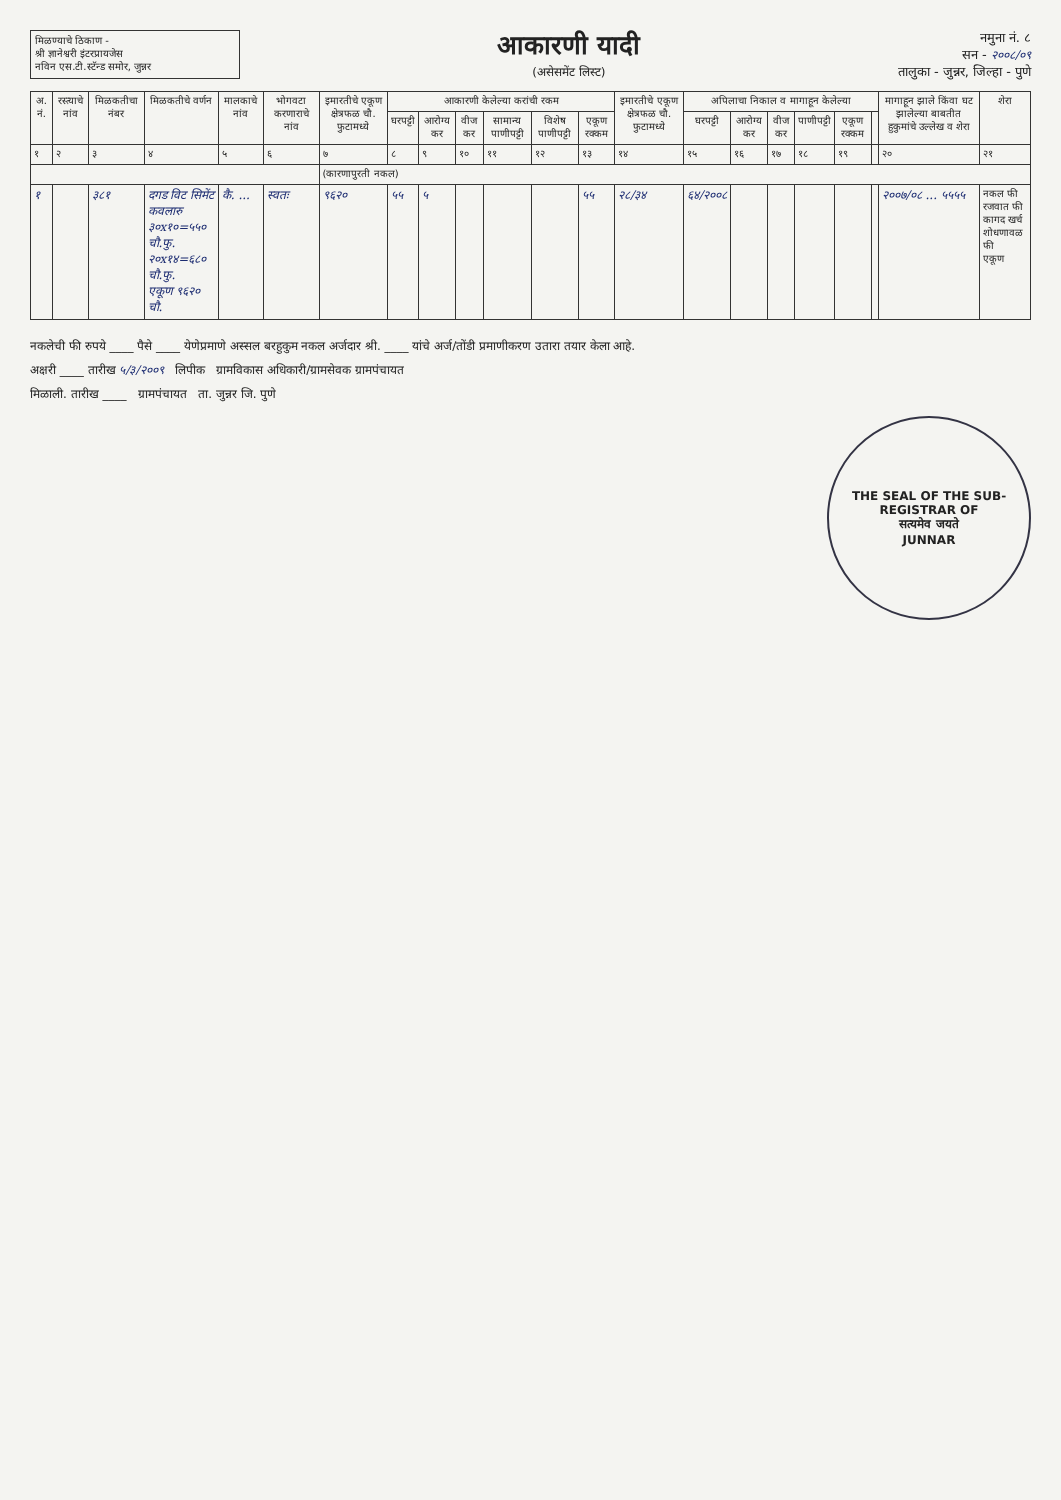मिळण्याचे ठिकाण -
श्री ज्ञानेश्वरी इंटरप्रायजेस
नविन एस.टी.स्टॅन्ड समोर, जुन्नर
आकारणी यादी
(असेसमेंट लिस्ट)
नमुना नं. ८
सन - २००८/०९
तालुका - जुन्नर, जिल्हा - पुणे
| अ. नं. | रस्त्याचे नांव | मिळकतीचा नंबर | मिळकतीचे वर्णन | मालकाचे नांव | भोगवटा करणाराचे नांव | इमारतीचे एकूण क्षेत्रफळ चौ. फुटामध्ये | आकारणी केलेल्या करांची रकम | | | | | | इमारतीचे एकूण क्षेत्रफळ चौ. फुटामध्ये | अपिलाचा निकाल व मागाहून केलेल्या | | | | | | मागाहून झाले किंवा घट झालेल्या बाबतीत हुकुमांचे उल्लेख व शेरा | शेरा |
| --- | --- | --- | --- | --- | --- | --- | --- | --- | --- | --- | --- | --- | --- | --- | --- | --- | --- | --- | --- | --- | --- |
| | | | | | | | घरपट्टी | आरोग्य कर | वीज कर | सामान्य पाणीपट्टी | विशेष पाणीपट्टी | एकूण रक्कम | | घरपट्टी | आरोग्य कर | वीज कर | पाणीपट्टी | एकूण रक्कम | | | |
| १ | २ | ३ | ४ | ५ | ६ | ७ | ८ | ९ | १० | ११ | १२ | १३ | १४ | १५ | १६ | १७ | १८ | १९ | | २० | २१ |
| | | | | | | (कारणापुरती नकल) | | | | | | | | | | | | | | | |
| १ | | ३८१ | दगड विट सिमेंट कवलारु ३०x१०=५५० चौ.फु. २०x१४=६८० चौ.फु. एकूण ९६२० चौ. | कै. ... | स्वतः | ९६२० | ५५ | ५ | | | | ५५ | २८/३४ | ६४/२००८ | | | | | | २००७/०८ ... ५५५५ | नकल फी रजवात फी कागद खर्च शोधणावळ फी एकूण |
नकलेची फी रुपये ____ पैसे ____ येणेप्रमाणे अस्सल बरहुकुम नकल अर्जदार श्री. ____ यांचे अर्ज/तोंडी प्रमाणीकरण उतारा तयार केला आहे.
अक्षरी ____ तारीख ५/३/२००९ लिपीक ग्रामविकास अधिकारी/ग्रामसेवक ग्रामपंचायत
मिळाली. तारीख ____ ग्रामपंचायत ता. जुन्नर जि. पुणे
THE SEAL OF THE SUB-REGISTRAR OF
सत्यमेव जयते
JUNNAR